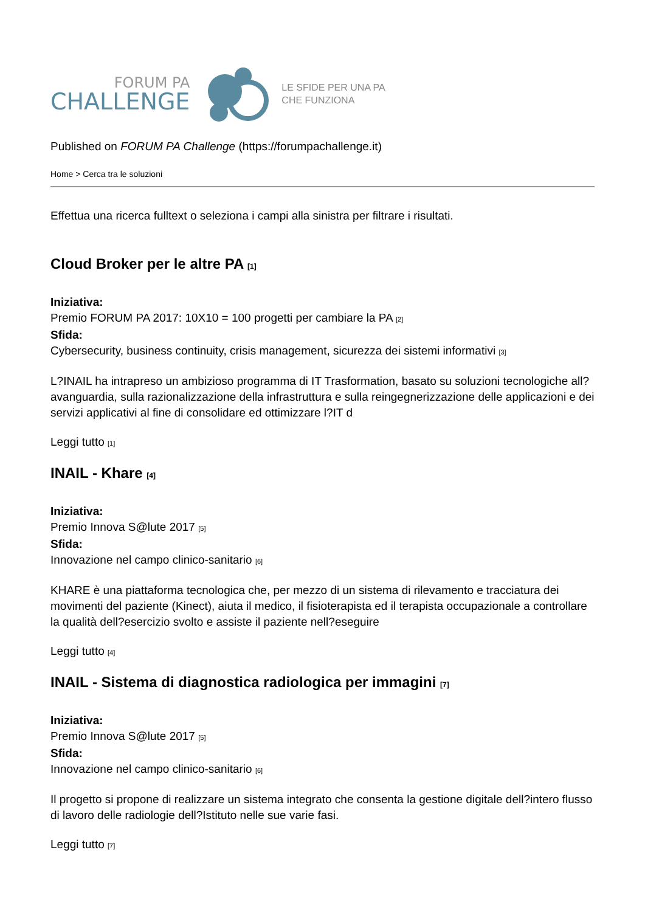FORUM PA
CHALLENGE
LE SFIDE PER UNA PA
CHE FUNZIONA
Published on FORUM PA Challenge (https://forumpachallenge.it)
Home > Cerca tra le soluzioni
Effettua una ricerca fulltext o seleziona i campi alla sinistra per filtrare i risultati.
Cloud Broker per le altre PA [1]
Iniziativa:
Premio FORUM PA 2017: 10X10 = 100 progetti per cambiare la PA [2]
Sfida:
Cybersecurity, business continuity, crisis management, sicurezza dei sistemi informativi [3]
L?INAIL ha intrapreso un ambizioso programma di IT Trasformation, basato su soluzioni tecnologiche all?avanguardia, sulla razionalizzazione della infrastruttura e sulla reingegnerizzazione delle applicazioni e dei servizi applicativi al fine di consolidare ed ottimizzare l?IT d
Leggi tutto [1]
INAIL - Khare [4]
Iniziativa:
Premio Innova S@lute 2017 [5]
Sfida:
Innovazione nel campo clinico-sanitario [6]
KHARE è una piattaforma tecnologica che, per mezzo di un sistema di rilevamento e tracciatura dei movimenti del paziente (Kinect), aiuta il medico, il fisioterapista ed il terapista occupazionale a controllare la qualità dell?esercizio svolto e assiste il paziente nell?eseguire
Leggi tutto [4]
INAIL - Sistema di diagnostica radiologica per immagini [7]
Iniziativa:
Premio Innova S@lute 2017 [5]
Sfida:
Innovazione nel campo clinico-sanitario [6]
Il progetto si propone di realizzare un sistema integrato che consenta la gestione digitale dell?intero flusso di lavoro delle radiologie dell?Istituto nelle sue varie fasi.
Leggi tutto [7]